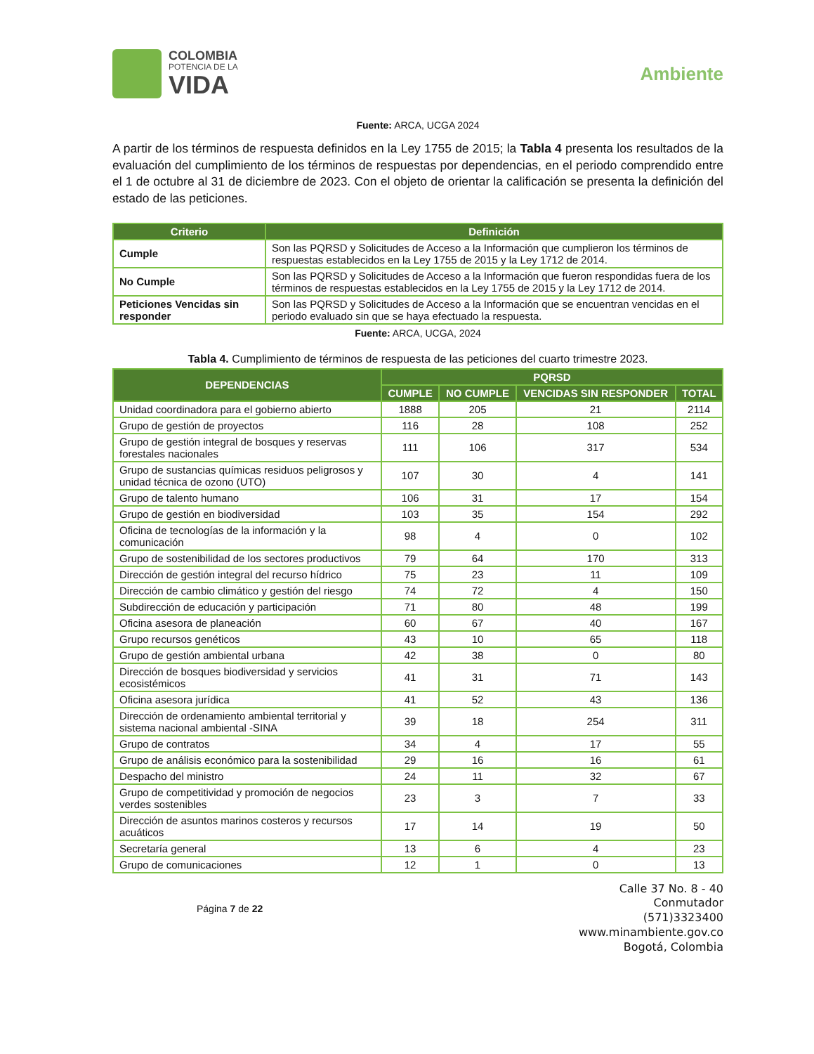COLOMBIA
POTENCIA DE LA
VIDA
Ambiente
Fuente: ARCA, UCGA 2024
A partir de los términos de respuesta definidos en la Ley 1755 de 2015; la Tabla 4 presenta los resultados de la evaluación del cumplimiento de los términos de respuestas por dependencias, en el periodo comprendido entre el 1 de octubre al 31 de diciembre de 2023. Con el objeto de orientar la calificación se presenta la definición del estado de las peticiones.
| Criterio | Definición |
| --- | --- |
| Cumple | Son las PQRSD y Solicitudes de Acceso a la Información que cumplieron los términos de respuestas establecidos en la Ley 1755 de 2015 y la Ley 1712 de 2014. |
| No Cumple | Son las PQRSD y Solicitudes de Acceso a la Información que fueron respondidas fuera de los términos de respuestas establecidos en la Ley 1755 de 2015 y la Ley 1712 de 2014. |
| Peticiones Vencidas sin responder | Son las PQRSD y Solicitudes de Acceso a la Información que se encuentran vencidas en el periodo evaluado sin que se haya efectuado la respuesta. |
Fuente: ARCA, UCGA, 2024
Tabla 4. Cumplimiento de términos de respuesta de las peticiones del cuarto trimestre 2023.
| DEPENDENCIAS | PQRSD | | | |
| --- | --- | --- | --- | --- |
| | CUMPLE | NO CUMPLE | VENCIDAS SIN RESPONDER | TOTAL |
| Unidad coordinadora para el gobierno abierto | 1888 | 205 | 21 | 2114 |
| Grupo de gestión de proyectos | 116 | 28 | 108 | 252 |
| Grupo de gestión integral de bosques y reservas forestales nacionales | 111 | 106 | 317 | 534 |
| Grupo de sustancias químicas residuos peligrosos y unidad técnica de ozono (UTO) | 107 | 30 | 4 | 141 |
| Grupo de talento humano | 106 | 31 | 17 | 154 |
| Grupo de gestión en biodiversidad | 103 | 35 | 154 | 292 |
| Oficina de tecnologías de la información y la comunicación | 98 | 4 | 0 | 102 |
| Grupo de sostenibilidad de los sectores productivos | 79 | 64 | 170 | 313 |
| Dirección de gestión integral del recurso hídrico | 75 | 23 | 11 | 109 |
| Dirección de cambio climático y gestión del riesgo | 74 | 72 | 4 | 150 |
| Subdirección de educación y participación | 71 | 80 | 48 | 199 |
| Oficina asesora de planeación | 60 | 67 | 40 | 167 |
| Grupo recursos genéticos | 43 | 10 | 65 | 118 |
| Grupo de gestión ambiental urbana | 42 | 38 | 0 | 80 |
| Dirección de bosques biodiversidad y servicios ecosistémicos | 41 | 31 | 71 | 143 |
| Oficina asesora jurídica | 41 | 52 | 43 | 136 |
| Dirección de ordenamiento ambiental territorial y sistema nacional ambiental -SINA | 39 | 18 | 254 | 311 |
| Grupo de contratos | 34 | 4 | 17 | 55 |
| Grupo de análisis económico para la sostenibilidad | 29 | 16 | 16 | 61 |
| Despacho del ministro | 24 | 11 | 32 | 67 |
| Grupo de competitividad y promoción de negocios verdes sostenibles | 23 | 3 | 7 | 33 |
| Dirección de asuntos marinos costeros y recursos acuáticos | 17 | 14 | 19 | 50 |
| Secretaría general | 13 | 6 | 4 | 23 |
| Grupo de comunicaciones | 12 | 1 | 0 | 13 |
Página 7 de 22
Calle 37 No. 8 - 40
Conmutador
(571)3323400
www.minambiente.gov.co
Bogotá, Colombia